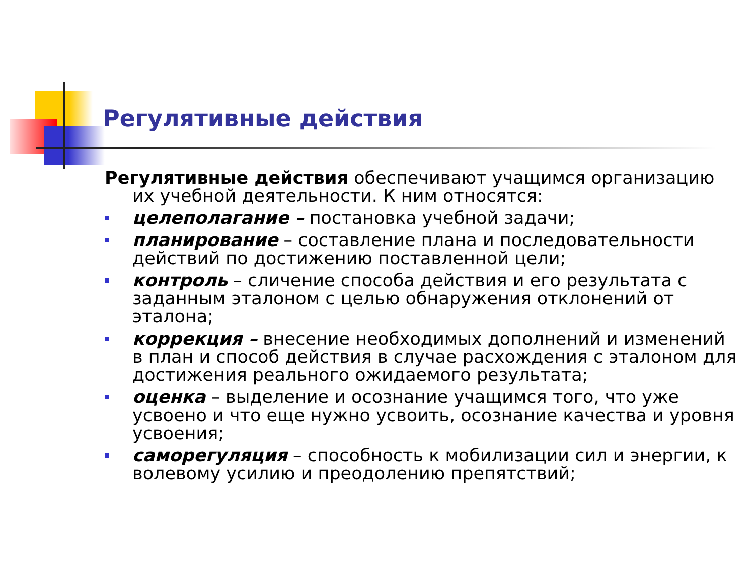Регулятивные действия
Регулятивные действия обеспечивают учащимся организацию их учебной деятельности. К ним относятся:
целеполагание – постановка учебной задачи;
планирование – составление плана и последовательности действий по достижению поставленной цели;
контроль – сличение способа действия и его результата с заданным эталоном с целью обнаружения отклонений от эталона;
коррекция – внесение необходимых дополнений и изменений в план и способ действия в случае расхождения с эталоном для достижения реального ожидаемого результата;
оценка – выделение и осознание учащимся того, что уже усвоено и что еще нужно усвоить, осознание качества и уровня усвоения;
саморегуляция – способность к мобилизации сил и энергии, к волевому усилию и преодолению препятствий;